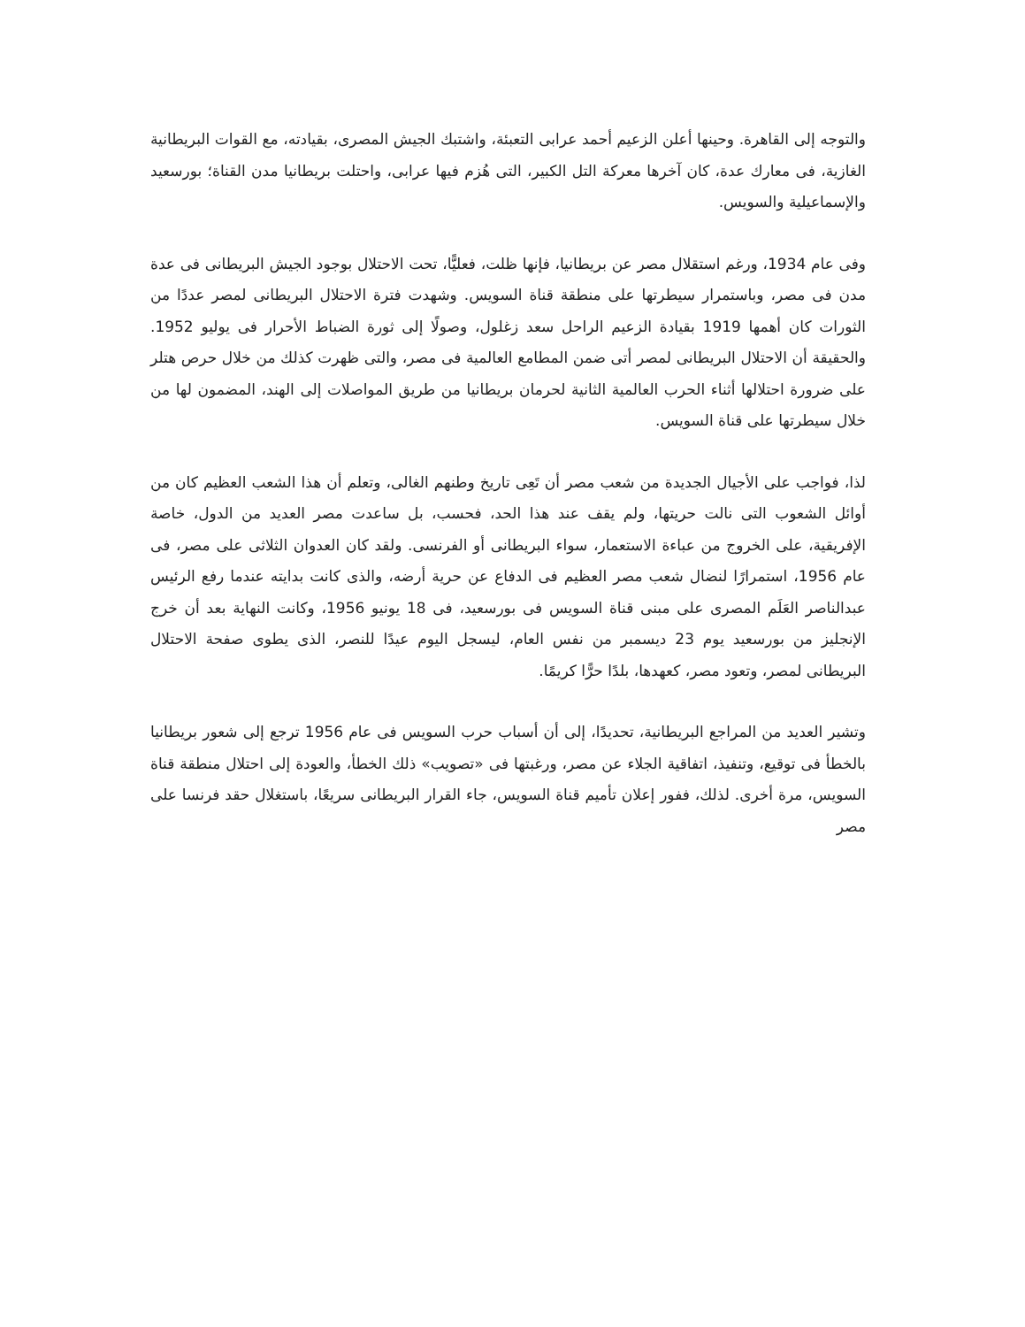والتوجه إلى القاهرة. وحينها أعلن الزعيم أحمد عرابى التعبئة، واشتبك الجيش المصرى، بقيادته، مع القوات البريطانية الغازية، فى معارك عدة، كان آخرها معركة التل الكبير، التى هُزم فيها عرابى، واحتلت بريطانيا مدن القناة؛ بورسعيد والإسماعيلية والسويس.
وفى عام 1934، ورغم استقلال مصر عن بريطانيا، فإنها ظلت، فعليًّا، تحت الاحتلال بوجود الجيش البريطانى فى عدة مدن فى مصر، وباستمرار سيطرتها على منطقة قناة السويس. وشهدت فترة الاحتلال البريطانى لمصر عددًا من الثورات كان أهمها 1919 بقيادة الزعيم الراحل سعد زغلول، وصولًا إلى ثورة الضباط الأحرار فى يوليو 1952. والحقيقة أن الاحتلال البريطانى لمصر أتى ضمن المطامع العالمية فى مصر، والتى ظهرت كذلك من خلال حرص هتلر على ضرورة احتلالها أثناء الحرب العالمية الثانية لحرمان بريطانيا من طريق المواصلات إلى الهند، المضمون لها من خلال سيطرتها على قناة السويس.
لذا، فواجب على الأجيال الجديدة من شعب مصر أن تَعِى تاريخ وطنهم الغالى، وتعلم أن هذا الشعب العظيم كان من أوائل الشعوب التى نالت حريتها، ولم يقف عند هذا الحد، فحسب، بل ساعدت مصر العديد من الدول، خاصة الإفريقية، على الخروج من عباءة الاستعمار، سواء البريطانى أو الفرنسى. ولقد كان العدوان الثلاثى على مصر، فى عام 1956، استمرارًا لنضال شعب مصر العظيم فى الدفاع عن حرية أرضه، والذى كانت بدايته عندما رفع الرئيس عبدالناصر العَلَم المصرى على مبنى قناة السويس فى بورسعيد، فى 18 يونيو 1956، وكانت النهاية بعد أن خرج الإنجليز من بورسعيد يوم 23 ديسمبر من نفس العام، ليسجل اليوم عيدًا للنصر، الذى يطوى صفحة الاحتلال البريطانى لمصر، وتعود مصر، كعهدها، بلدًا حرًّا كريمًا.
وتشير العديد من المراجع البريطانية، تحديدًا، إلى أن أسباب حرب السويس فى عام 1956 ترجع إلى شعور بريطانيا بالخطأ فى توقيع، وتنفيذ، اتفاقية الجلاء عن مصر، ورغبتها فى «تصويب» ذلك الخطأ، والعودة إلى احتلال منطقة قناة السويس، مرة أخرى. لذلك، ففور إعلان تأميم قناة السويس، جاء القرار البريطانى سريعًا، باستغلال حقد فرنسا على مصر